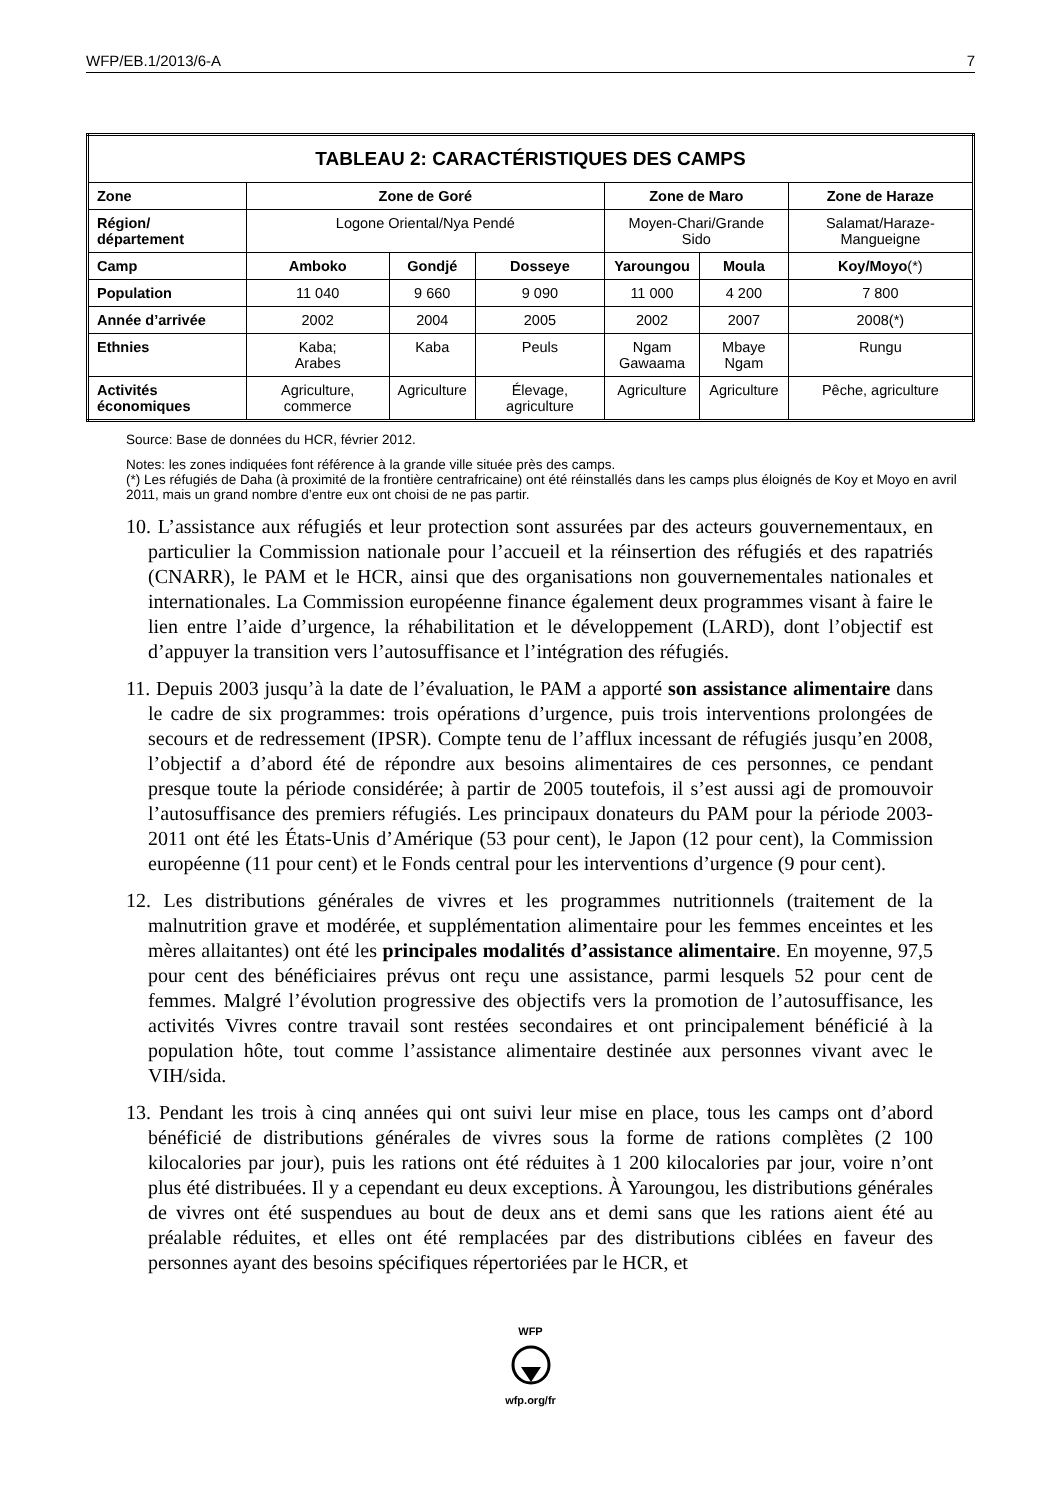WFP/EB.1/2013/6-A 7
| TABLEAU 2: CARACTÉRISTIQUES DES CAMPS | | | | | | |
| --- | --- | --- | --- | --- | --- | --- |
| Zone | Zone de Goré | | | Zone de Maro | | Zone de Haraze |
| Région/ département | Logone Oriental/Nya Pendé | | | Moyen-Chari/Grande Sido | | Salamat/Haraze-Mangueigne |
| Camp | Amboko | Gondjé | Dosseye | Yaroungou | Moula | Koy/Moyo (*) |
| Population | 11 040 | 9 660 | 9 090 | 11 000 | 4 200 | 7 800 |
| Année d’arrivée | 2002 | 2004 | 2005 | 2002 | 2007 | 2008(*) |
| Ethnies | Kaba; Arabes | Kaba | Peuls | Ngam Gawaama | Mbaye Ngam | Rungu |
| Activités économiques | Agriculture, commerce | Agriculture | Élevage, agriculture | Agriculture | Agriculture | Pêche, agriculture |
Source: Base de données du HCR, février 2012.
Notes: les zones indiquées font référence à la grande ville située près des camps.
(*) Les réfugiés de Daha (à proximité de la frontière centrafricaine) ont été réinstallés dans les camps plus éloignés de Koy et Moyo en avril 2011, mais un grand nombre d’entre eux ont choisi de ne pas partir.
10. L’assistance aux réfugiés et leur protection sont assurées par des acteurs gouvernementaux, en particulier la Commission nationale pour l’accueil et la réinsertion des réfugiés et des rapatriés (CNARR), le PAM et le HCR, ainsi que des organisations non gouvernementales nationales et internationales. La Commission européenne finance également deux programmes visant à faire le lien entre l’aide d’urgence, la réhabilitation et le développement (LARD), dont l’objectif est d’appuyer la transition vers l’autosuffisance et l’intégration des réfugiés.
11. Depuis 2003 jusqu’à la date de l’évaluation, le PAM a apporté son assistance alimentaire dans le cadre de six programmes: trois opérations d’urgence, puis trois interventions prolongées de secours et de redressement (IPSR). Compte tenu de l’afflux incessant de réfugiés jusqu’en 2008, l’objectif a d’abord été de répondre aux besoins alimentaires de ces personnes, ce pendant presque toute la période considérée; à partir de 2005 toutefois, il s’est aussi agi de promouvoir l’autosuffisance des premiers réfugiés. Les principaux donateurs du PAM pour la période 2003-2011 ont été les États-Unis d’Amérique (53 pour cent), le Japon (12 pour cent), la Commission européenne (11 pour cent) et le Fonds central pour les interventions d’urgence (9 pour cent).
12. Les distributions générales de vivres et les programmes nutritionnels (traitement de la malnutrition grave et modérée, et supplémentation alimentaire pour les femmes enceintes et les mères allaitantes) ont été les principales modalités d’assistance alimentaire. En moyenne, 97,5 pour cent des bénéficiaires prévus ont reçu une assistance, parmi lesquels 52 pour cent de femmes. Malgré l’évolution progressive des objectifs vers la promotion de l’autosuffisance, les activités Vivres contre travail sont restées secondaires et ont principalement bénéficié à la population hôte, tout comme l’assistance alimentaire destinée aux personnes vivant avec le VIH/sida.
13. Pendant les trois à cinq années qui ont suivi leur mise en place, tous les camps ont d’abord bénéficié de distributions générales de vivres sous la forme de rations complètes (2 100 kilocalories par jour), puis les rations ont été réduites à 1 200 kilocalories par jour, voire n’ont plus été distribuées. Il y a cependant eu deux exceptions. À Yaroungou, les distributions générales de vivres ont été suspendues au bout de deux ans et demi sans que les rations aient été au préalable réduites, et elles ont été remplacées par des distributions ciblées en faveur des personnes ayant des besoins spécifiques répertoriées par le HCR, et
WFP
wfp.org/fr